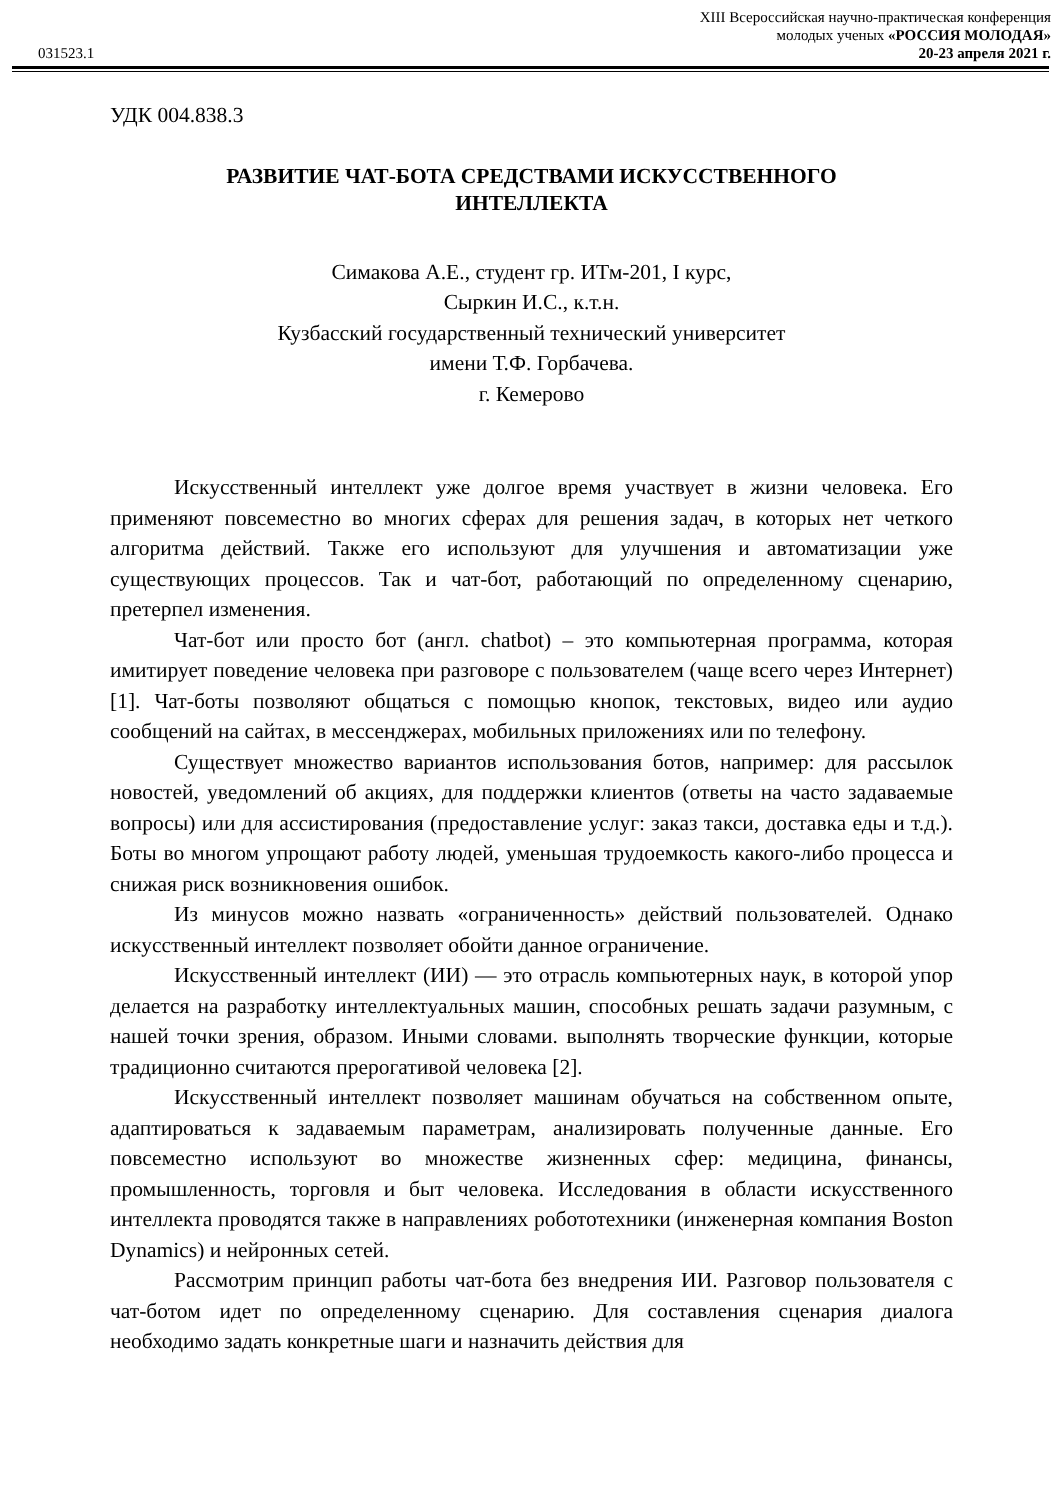031523.1
XIII Всероссийская научно-практическая конференция
молодых ученых «РОССИЯ МОЛОДАЯ»
20-23 апреля 2021 г.
УДК 004.838.3
РАЗВИТИЕ ЧАТ-БОТА СРЕДСТВАМИ ИСКУССТВЕННОГО
ИНТЕЛЛЕКТА
Симакова А.Е., студент гр. ИТм-201, I курс,
Сыркин И.С., к.т.н.
Кузбасский государственный технический университет
имени Т.Ф. Горбачева.
г. Кемерово
Искусственный интеллект уже долгое время участвует в жизни человека. Его применяют повсеместно во многих сферах для решения задач, в которых нет четкого алгоритма действий. Также его используют для улучшения и автоматизации уже существующих процессов. Так и чат-бот, работающий по определенному сценарию, претерпел изменения.
Чат-бот или просто бот (англ. chatbot) – это компьютерная программа, которая имитирует поведение человека при разговоре с пользователем (чаще всего через Интернет) [1]. Чат-боты позволяют общаться с помощью кнопок, текстовых, видео или аудио сообщений на сайтах, в мессенджерах, мобильных приложениях или по телефону.
Существует множество вариантов использования ботов, например: для рассылок новостей, уведомлений об акциях, для поддержки клиентов (ответы на часто задаваемые вопросы) или для ассистирования (предоставление услуг: заказ такси, доставка еды и т.д.). Боты во многом упрощают работу людей, уменьшая трудоемкость какого-либо процесса и снижая риск возникновения ошибок.
Из минусов можно назвать «ограниченность» действий пользователей. Однако искусственный интеллект позволяет обойти данное ограничение.
Искусственный интеллект (ИИ) — это отрасль компьютерных наук, в которой упор делается на разработку интеллектуальных машин, способных решать задачи разумным, с нашей точки зрения, образом. Иными словами. выполнять творческие функции, которые традиционно считаются прерогативой человека [2].
Искусственный интеллект позволяет машинам обучаться на собственном опыте, адаптироваться к задаваемым параметрам, анализировать полученные данные. Его повсеместно используют во множестве жизненных сфер: медицина, финансы, промышленность, торговля и быт человека. Исследования в области искусственного интеллекта проводятся также в направлениях робототехники (инженерная компания Boston Dynamics) и нейронных сетей.
Рассмотрим принцип работы чат-бота без внедрения ИИ. Разговор пользователя с чат-ботом идет по определенному сценарию. Для составления сценария диалога необходимо задать конкретные шаги и назначить действия для